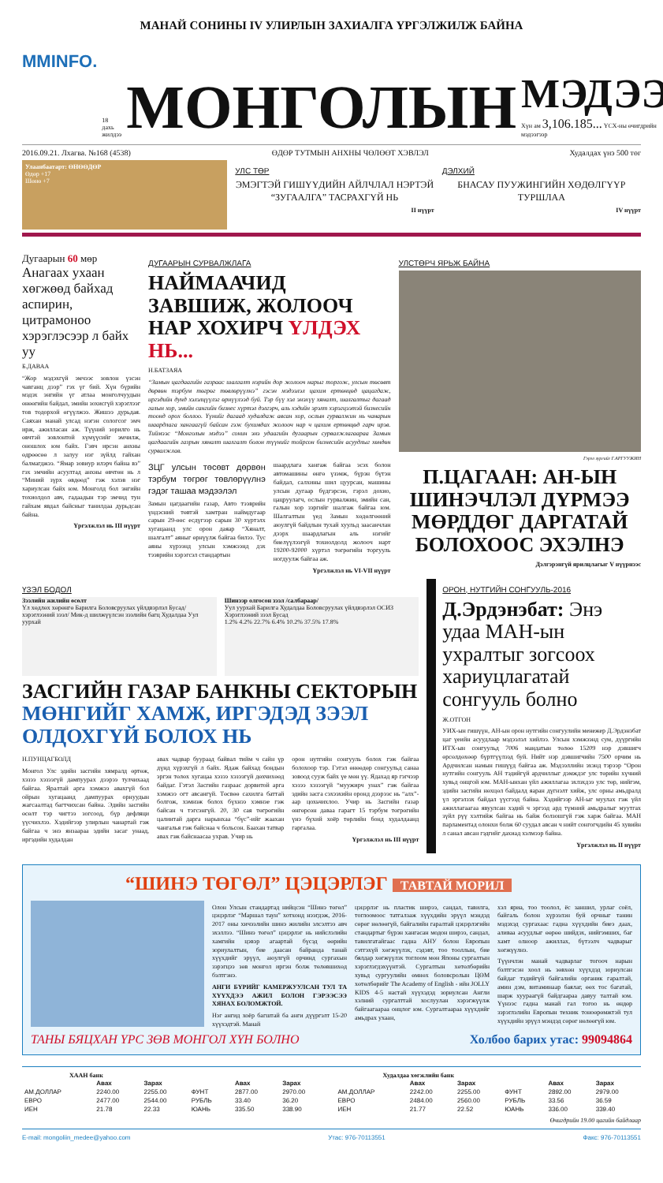МАНАЙ СОНИНЫ IV УЛИРЛЫН ЗАХИАЛГА ҮРГЭЛЖИЛЖ БАЙНА
MMINFO.
18 дахь жилдээ МОНГОЛЫН
МЭДЭЭ
Хүн ам 3,106.185... ҮСХ-ны өчигдрийн мэдээгээр
2016.09.21. Лхагва. №168 (4538) ӨДӨР ТУТМЫН АНХНЫ ЧӨЛӨӨТ ХЭВЛЭЛ Худалдах үнэ 500 төг
Улаанбаатарт: ӨНӨӨДӨР
Өдөр +17
Шөнө +7
УЛС ТӨР
ЭМЭГТЭЙ ГИШҮҮДИЙН АЙЛЧЛАЛ НЭРТЭЙ “ЗУГААЛГА” ТАСРАХГҮЙ НЬ
II нүүрт
ДЭЛХИЙ
БНАСАУ ПУУЖИНГИЙН ХӨДӨЛГҮҮР ТУРШЛАА
IV нүүрт
Дугаарын 60 мөр
Анагаах ухаан хөгжөөд байхад аспирин, цитрамоноо хэрэглэсээр л байх уу
Б.ДАВАА
“Жор мэдэхгүй эмчээс зовлон үзсэн чавганц дээр” гэх үг бий. Хүн бүрийн мэдэх энгийн үг атлаа монголчуудын өнөөгийн байдал, эмийн зохисгүй хэрэглээг тов тодорхой өгүүлжээ. Жишээ дурьдая. Саяхан манай улсад нэгэн сологсог эмч ирж, ажилласан аж. Түүний зорилго нь өвчтэй зовлонтой хүмүүсийг эмчилж, оношлох юм байх. Гэвч ирсэн анхны өдрөөсөө л залуу нэг зүйлд гайхан балмагджээ. “Ямар зовиур илэрч байна вэ” гэх эмчийн асуултад анхны өвчтөн нь л “Миний зүрх өвдөөд” гэж хэлэв нэг хариулсан байх юм. Монголд бол энгийн тохиолдол авч, гадаадын тэр эмчид тун гайхам явдал байсныг танилдаа дурьдсан байна.
Үргэлжлэл нь III нүүрт
ДУГААРЫН СУРВАЛЖЛАГА
НАЙМААЧИД ЗАВШИЖ, ЖОЛООЧ НАР ХОХИРЧ ҮЛДЭХ НЬ...
Н.БАТЗАЯА
“Замын цагдаагийн газраас шалгалт нэрийн дор жолооч нарыг торгож, улсын төсөвт дөрвөн тэрбум төгрөг төвлөрүүлнэ” гэсэн мэдээлэл цахим ертөнцөд цацагдаж, иргэдийн дунд хэлэлцүүлэг өрнүүлээд буй. Тэр бүү хэл энэхүү хяналт, шалгалтыг дагаад галын хор, эмийн сангийн бизнес хүртэл дэлгэрч, аль хэдийн эрэлт хэрэгцээтэй бизнесийн тоонд орох боллоо. Үүнийг дагаад худалдаж авсан хор, ослын гурвалжин нь чанарын шаардлага хангаагүй байсан гэж бухимдах жолооч нар ч цахим ертөнцөд гарч ирэв. Тийм­ээс “Монголын мэдээ” сонин энэ удаагийн дугаарын сурвалжлагаараа Замын цагдаагийн газрын хяналт шалгалт болон түүнийг тойрсон бизнесийн асуудлыг хөндөн сурвалжлав.
ЗЦГ улсын төсөвт дөрвөн тэрбум төгрөг төвлөрүүлнэ гэдэг ташаа мэдээлэл
Замын цагдаагийн газар, Авто тээврийн үндэсний төвтэй хамтран наймдугаар сарын 29-өөс есдүгээр сарын 30 хүртэлх хугацаанд улс орон даяар “Хяналт, шалгалт” аяныг өрнүүлж байгаа билээ. Тус аяны хүрээнд улсын хэмжээнд дэх тээврийн хэрэгсэл стандартын
шаардлага хангаж байгаа эсэх болон автомашины өнгө үзэмж, бүрэн бүтэн байдал, салхины шил цуурсан, машины улсын дугаар бүдгэрсэн, гэрэл дохио, цацруулагч, ослын гурвалжин, эмийн сан, галын хор зэргийг шалгаж байгаа юм. Шалгалтын үед Замын хөдөлгөөний аюулгүй байдлын тухай хуульд заасанчлан дээрх шаардлагын аль нэгийг биелүүлээгүй тохиолдолд жолооч нарт 19200-92000 хүртэл төгрөгийн торгууль ногдуулж байгаа аж.
Үргэлжлэл нь VI-VII нүүрт
УЛСТӨРЧ ЯРЬЖ БАЙНА
Гэрэл зургийг Г.АРГУУЖИН
П.ЦАГААН: АН-ЫН ШИНЭЧЛЭЛ ДҮРМЭЭ МӨРДДӨГ ДАРГАТАЙ БОЛОХООС ЭХЭЛНЭ
Дэлгэрэнгүй ярилцлагыг V нүүрнээс
ҮЗЭЛ БОДОЛ
Зээлийн жилийн өсөлт
Үл хөдлөх хөрөнгө Барилга Боловсруулах үйлдвэрлэл Бусад/хэрэглээний зээл/ Мик-д шилжүүлсэн зээлийн багц Худалдаа Уул уурхай
Шинээр олгосон зээл /салбараар/
Уул уурхай Барилга Худалдаа Боловсруулах үйлдвэрлэл ОСИЗ Хэрэглээний зээл Бусад
1.2% 4.2% 22.7% 6.4% 10.2% 37.5% 17.8%
ЗАСГИЙН ГАЗАР БАНКНЫ СЕКТОРЫН МӨНГИЙГ ХАМЖ, ИРГЭДЭД ЗЭЭЛ ОЛДОХГҮЙ БОЛОХ НЬ
Н.ПУНЦАГБОЛД
Монгол Улс эдийн засгийн хямралд өртөж, хэзээ хэзээгүй дампуурах дээрээ тулчихаад байгаа. Яралтай арга хэмжээ авахгүй бол ойрын хугацаанд дампуурах орнуудын жагсаалтад багтчихсан байна. Эдийн засгийн өсөлт тэр чигтээ зогсоод, бүр дефляци үүсчихлээ. Хэдийгээр улирлын чанартай гэж байгаа ч энэ янзаараа эдийн засаг унаад, иргэдийн худалдан
авах чадвар буураад байвал тийм ч сайн үр дүнд хүрэхгүй л байх. Ядаж байхад бондын эргэн төлөх хугацаа хэзээ хэзээгүй дөхчихөөд байдаг. Гэтэл Засгийн газраас дорвитой арга хэмжээ огт авсангүй. Төсвөө сахилга баттай болгож, хэмнэж болох бүхнээ хэмнэе гэж байсан ч тэгсэнгүй. 20, 30 сая төгрөгийн цалинтай дарга нарынхаа “бүс”-ийг жаахан чангалья гэж байснаа ч больсон. Баахан татвар авах гэж байснаасаа ухрав. Учир нь
орон нутгийн сонгууль болох гэж байгаа болохоор тэр. Гэтэл өнөөдөр сонгуульд санаа зовоод сууж байх үе мөн үү. Ядахад яр гэгчээр хэзээ хэзээгүй “муужирч унах” гэж байгаа эдийн засга сэхээхийн оронд дээрээс нь “алх”-аар цохьчихлоо. Учир нь Засгийн газар өнгөрсөн даваа гарагт 15 тэрбум төгрөгийн үнэ бүхий хоёр төрлийн бонд худалдаанд гаргалаа.
Үргэлжлэл нь III нүүрт
ОРОН, НУТГИЙН СОНГУУЛЬ-2016
Д.Эрдэнэбат: Энэ удаа МАН-ын ухралтыг зогсоох хариуцлагатай сонгууль болно
Ж.ОТГОН
УИХ-ын гишүүн, АН-ын орон нутгийн сонгуулийн менежер Д.Эрдэнэбат цаг үеийн асуудлаар мэдээлэл хийлээ. Улсын хэмжээнд сум, дүүргийн ИТХ-ын сонгуульд 7006 мандатын төлөө 15209 нэр дэвшигч өрсөлдөхөөр бүртгүүлээд буй. Нийт нэр дэвшигчийн 7500 орчим нь Ардчилсан намын гишүүд байгаа аж. Мэдээллийн эхэнд тэрээр “Орон нутгийн сонгууль АН тэдийгүй ардчиллыг дэмждэг улс төрийн хүчний хувьд онцгой юм. МАН-ынхан үйл ажиллагаа эхлэхдээ улс төр, нийгэм, эдийн засгийн нөхцөл байдалд яаран дүгнэлт хийж, улс орны амьдралд үл эргэлзэх байдал үүсгээд байна. Хэдийгээр АН-ыг муулах гэж үйл ажиллагаагаа явуулсан хэдий ч эргээд ард түмний амьдралыг муутгах зүйл рүү хэлтийж байгаа нь байж болзошгүй гэж харж байгаа. МАН парламентад олонхи болж 60 суудал авсан ч нийт сонгогчдийн 45 хувийн л санал авсан гэдгийг дахиад хэлмээр байна.
Үргэлжлэл нь II нүүрт
“ШИНЭ ТӨГӨЛ” ЦЭЦЭРЛЭГ ТАВТАЙ МОРИЛ
Олон Улсын стандартад нийцсэн “Шинэ төгөл” цэцэрлэг “Маршал таун” хотхонд нээгдэж, 2016-2017 оны хичээлийн шинэ жилийн элсэлтээ авч эхэллээ. “Шинэ төгөл” цэцэрлэг нь нийслэлийн хамгийн цэвэр агаартай бүсэд өөрийн зориулалтын, бие даасан байранда танай хүүхдийг эрүүл, аюулгүй орчинд сургахын зэрэгцээ зөв монгол иргэн болж төлөвшихөд бэлтгэнэ.
АНГИ БҮРИЙГ КАМЕРЖУУЛСАН ТУЛ ТА ХҮҮХДЭЭ АЖИЛ БОЛОН ГЭРЭЭСЭЭ ХЯНАХ БОЛОМЖТОЙ.
Нэг ангид хоёр багштай ба анги дүүргэлт 15-20 хүүхэдтэй. Манай
цэцэрлэг нь пластик ширээ, сандал, тавилга, тоглоомоос татгалзаж хүүхдийн эрүүл мэндэд сөрөг нөлөөгүй, байгалийн гаралтай цэцэрлэгийн стандартыг бүрэн хангасан модон ширээ, сандал, тавилгатайгаас гадна АНУ болон Европын сэтгэхүй хөгжүүлэх, сэдэвт, тоо тооллын, бие бялдар хөгжүүлэх тоглоом мөн Японы сургалтын хэрэглэгдэхүүнтэй. Сургалтын хөтөлбөрийн хувьд сургуулийн өмнөх боловсролын ЦӨМ хөтөлбөрийг The Academy of English - ийн JOLLY KIDS 4-5 настай хүүхэдэд зориулсан Англи хэлний сургалттай хослуулан хэрэгжүүлж байгаагаараа онцлог юм. Сургалтаараа хүүхдийг амьдрах ухаан,
хэл яриа, тоо тоолол, ёс заншил, урлаг соёл, байгаль болон хүрээлэн буй орчныг танин мэдэхэд сургахаас гадна хүүхдийн биеэ даах, аливаа асуудлыг өөрөө шийдэх, нийгэмших, баг хамт олноор ажиллах, бүтээлч чадварыг хөгжүүлнэ.
Түүнчлэн манай чадварлаг тогооч нарын бэлтгэсэн хоол нь зөвхөн хүүхдэд зориулсан байдаг тэдийгүй байгалийн органик гаралтай, амин дэм, витаминаар баялаг, өөх тос багатай, шарж хуураагүй байдгаараа давуу талтай юм. Үүнээс гадна манай гал тогоо нь өндөр зэрэглэлийн Европын техник тоноөрөмжтэй тул хүүхдийн эрүүл мэндэд сөрөг нөлөөгүй юм.
ТАНЫ БЯЦХАН ҮРС ЗӨВ МОНГОЛ ХҮН БОЛНО Холбоо барих утас: 99094864
ХААН банк
| | Авах | Зарах | | Авах | Зарах |
| --- | --- | --- | --- | --- | --- |
| АМ.ДОЛЛАР | 2240.00 | 2255.00 | ФУНТ | 2877.00 | 2970.00 |
| ЕВРО | 2477.00 | 2544.00 | РУБЛЬ | 33.40 | 36.20 |
| ИЕН | 21.78 | 22.33 | ЮАНЬ | 335.50 | 338.90 |
Худалдаа хөгжлийн банк
| | Авах | Зарах | | Авах | Зарах |
| --- | --- | --- | --- | --- | --- |
| АМ.ДОЛЛАР | 2242.00 | 2255.00 | ФУНТ | 2892.00 | 2979.00 |
| ЕВРО | 2484.00 | 2560.00 | РУБЛЬ | 33.56 | 36.59 |
| ИЕН | 21.77 | 22.52 | ЮАНЬ | 336.00 | 339.40 |
Өчигдрийн 19.00 цагийн байдлаар
E-mail: mongoliin_medee@yahoo.com Утас: 976-70113551 Факс: 976-70113551